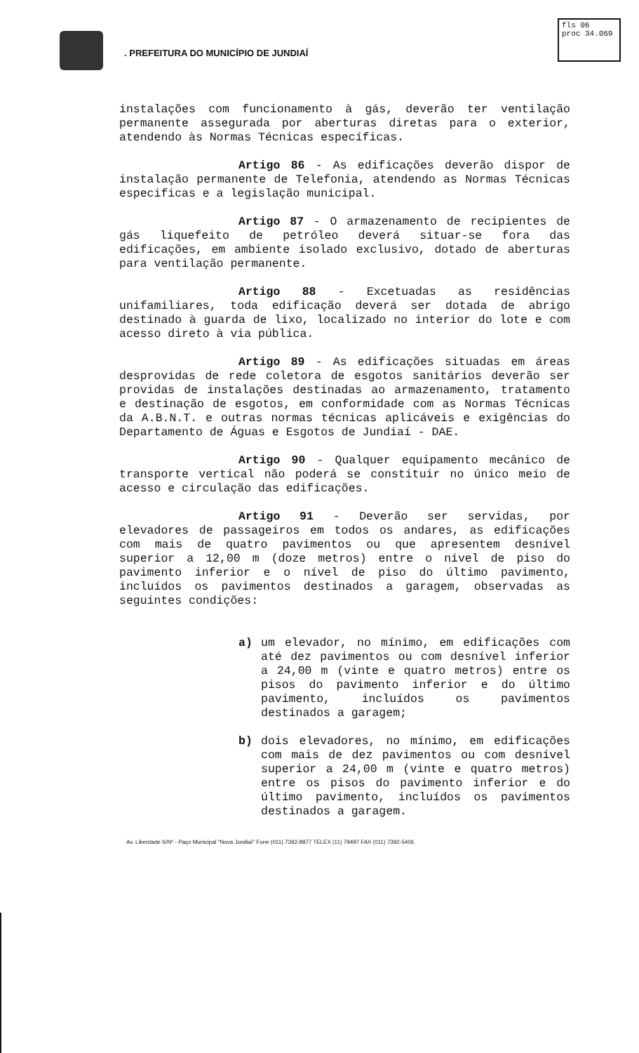. PREFEITURA DO MUNICÍPIO DE JUNDIAÍ
fls 06
proc 34.069
instalações com funcionamento à gás, deverão ter ventilação permanente assegurada por aberturas diretas para o exterior, atendendo às Normas Técnicas específicas.
Artigo 86 - As edificações deverão dispor de instalação permanente de Telefonia, atendendo as Normas Técnicas especificas e a legislação municipal.
Artigo 87 - O armazenamento de recipientes de gás liquefeito de petróleo deverá situar-se fora das edificações, em ambiente isolado exclusivo, dotado de aberturas para ventilação permanente.
Artigo 88 - Excetuadas as residências unifamiliares, toda edificação deverá ser dotada de abrigo destinado à guarda de lixo, localizado no interior do lote e com acesso direto à via pública.
Artigo 89 - As edificações situadas em áreas desprovidas de rede coletora de esgotos sanitários deverão ser providas de instalações destinadas ao armazenamento, tratamento e destinação de esgotos, em conformidade com as Normas Técnicas da A.B.N.T. e outras normas técnicas aplicáveis e exigências do Departamento de Águas e Esgotos de Jundiaí - DAE.
Artigo 90 - Qualquer equipamento mecânico de transporte vertical não poderá se constituir no único meio de acesso e circulação das edificações.
Artigo 91 - Deverão ser servidas, por elevadores de passageiros em todos os andares, as edificações com mais de quatro pavimentos ou que apresentem desnível superior a 12,00 m (doze metros) entre o nível de piso do pavimento inferior e o nível de piso do último pavimento, incluídos os pavimentos destinados a garagem, observadas as seguintes condições:
a) um elevador, no mínimo, em edificações com até dez pavimentos ou com desnível inferior a 24,00 m (vinte e quatro metros) entre os pisos do pavimento inferior e do último pavimento, incluídos os pavimentos destinados a garagem;
b) dois elevadores, no mínimo, em edificações com mais de dez pavimentos ou com desnível superior a 24,00 m (vinte e quatro metros) entre os pisos do pavimento inferior e do último pavimento, incluídos os pavimentos destinados a garagem.
Av. Liberdade S/Nº - Paço Municipal "Nova Jundiaí" Fone (011) 7392-8877 TELEX (11) 79497 FAX (011) 7392-5406